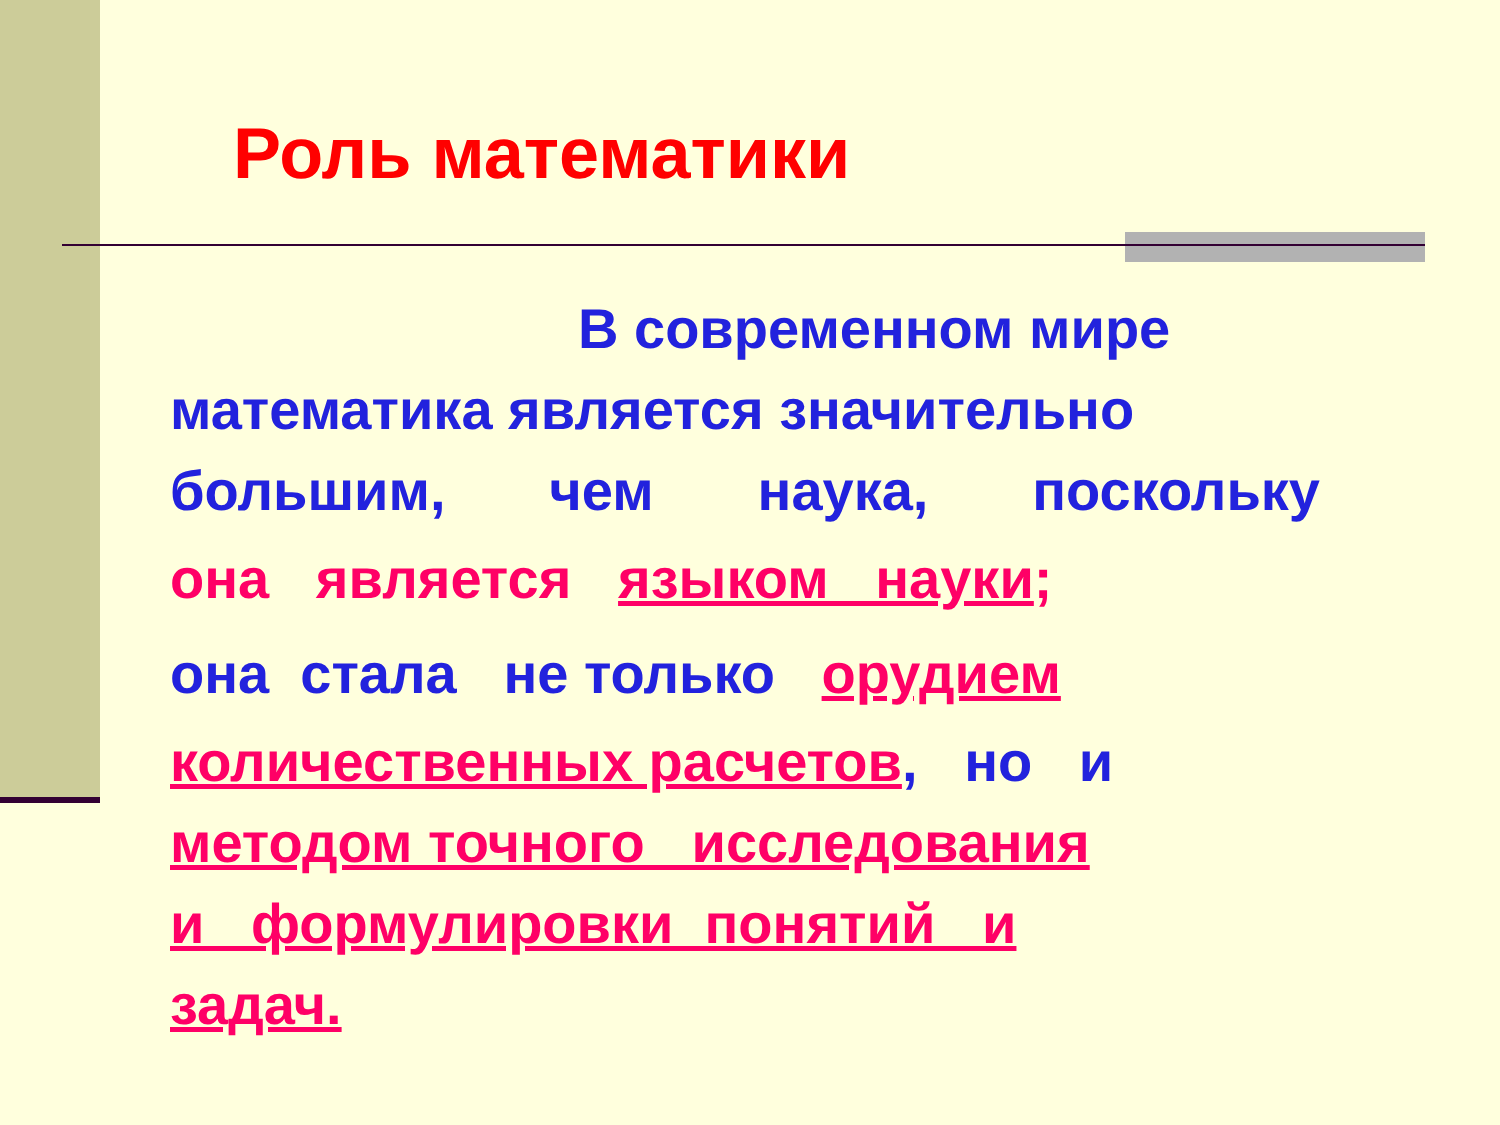Роль математики
В современном мире
математика является значительно
большим, чем наука, поскольку
она является языком науки;
она стала не только орудием
количественных расчетов, но и
методом точного исследования
и формулировки понятий и
задач.